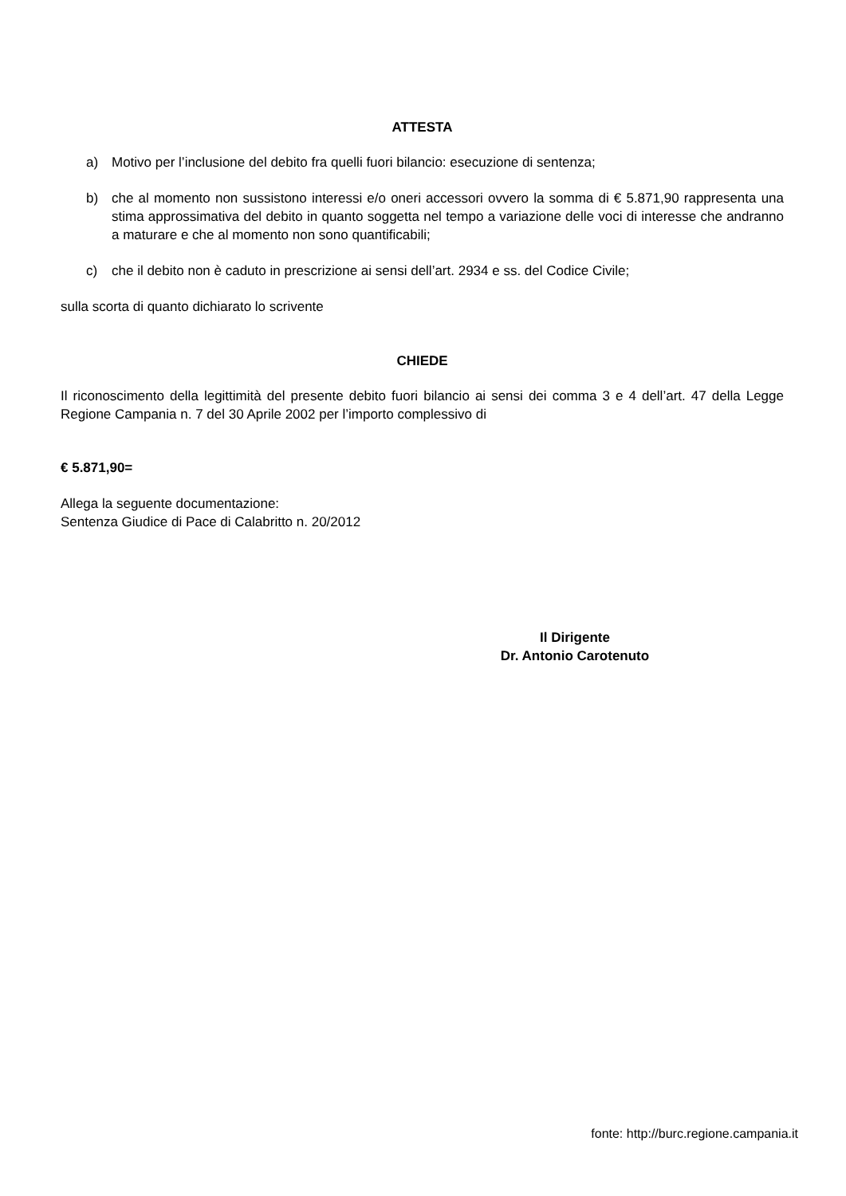ATTESTA
a) Motivo per l’inclusione del debito fra quelli fuori bilancio: esecuzione di sentenza;
b) che al momento non sussistono interessi e/o oneri accessori ovvero la somma di € 5.871,90 rappresenta una stima approssimativa del debito in quanto soggetta nel tempo a variazione delle voci di interesse che andranno a maturare e che al momento non sono quantificabili;
c) che il debito non è caduto in prescrizione ai sensi dell’art. 2934 e ss. del Codice Civile;
sulla scorta di quanto dichiarato lo scrivente
CHIEDE
Il riconoscimento della legittimità del presente debito fuori bilancio ai sensi dei comma 3 e 4 dell’art. 47 della Legge Regione Campania n. 7 del 30 Aprile 2002 per l’importo complessivo di
€ 5.871,90=
Allega la seguente documentazione:
Sentenza Giudice di Pace di Calabritto n. 20/2012
Il Dirigente
Dr. Antonio Carotenuto
fonte: http://burc.regione.campania.it